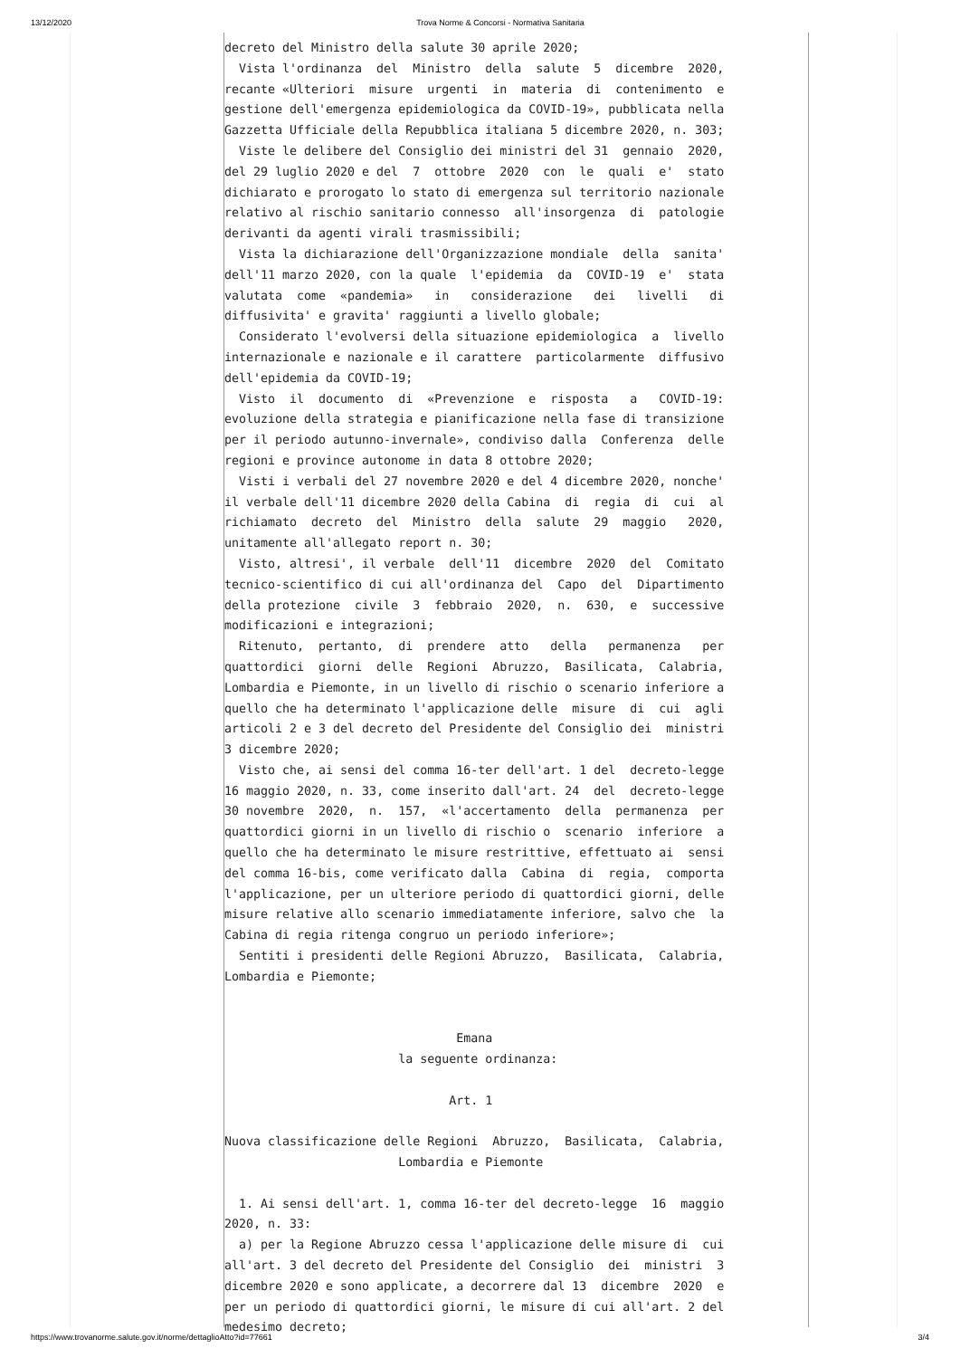13/12/2020 Trova Norme & Concorsi - Normativa Sanitaria
decreto del Ministro della salute 30 aprile 2020; 
  Vista l'ordinanza  del  Ministro  della  salute  5  dicembre  2020,
recante «Ulteriori  misure  urgenti  in  materia  di  contenimento  e
gestione dell'emergenza epidemiologica da COVID-19», pubblicata nella
Gazzetta Ufficiale della Repubblica italiana 5 dicembre 2020, n. 303;
  Viste le delibere del Consiglio dei ministri del 31  gennaio  2020,
del 29 luglio 2020 e del  7  ottobre  2020  con  le  quali  e'  stato
dichiarato e prorogato lo stato di emergenza sul territorio nazionale
relativo al rischio sanitario connesso  all'insorgenza  di  patologie
derivanti da agenti virali trasmissibili; 
  Vista la dichiarazione dell'Organizzazione mondiale  della  sanita'
dell'11 marzo 2020, con la quale  l'epidemia  da  COVID-19  e'  stata
valutata  come  «pandemia»   in   considerazione   dei   livelli   di
diffusivita' e gravita' raggiunti a livello globale; 
  Considerato l'evolversi della situazione epidemiologica  a  livello
internazionale e nazionale e il carattere  particolarmente  diffusivo
dell'epidemia da COVID-19; 
  Visto  il  documento  di  «Prevenzione  e  risposta   a   COVID-19:
evoluzione della strategia e pianificazione nella fase di transizione
per il periodo autunno-invernale», condiviso dalla  Conferenza  delle
regioni e province autonome in data 8 ottobre 2020; 
  Visti i verbali del 27 novembre 2020 e del 4 dicembre 2020, nonche'
il verbale dell'11 dicembre 2020 della Cabina  di  regia  di  cui  al
richiamato  decreto  del  Ministro  della  salute  29  maggio   2020,
unitamente all'allegato report n. 30; 
  Visto, altresi', il verbale  dell'11  dicembre  2020  del  Comitato
tecnico-scientifico di cui all'ordinanza del  Capo  del  Dipartimento
della protezione  civile  3  febbraio  2020,  n.  630,  e  successive
modificazioni e integrazioni; 
  Ritenuto,  pertanto,  di  prendere  atto   della   permanenza   per
quattordici  giorni  delle  Regioni  Abruzzo,  Basilicata,  Calabria,
Lombardia e Piemonte, in un livello di rischio o scenario inferiore a
quello che ha determinato l'applicazione delle  misure  di  cui  agli
articoli 2 e 3 del decreto del Presidente del Consiglio dei  ministri
3 dicembre 2020; 
  Visto che, ai sensi del comma 16-ter dell'art. 1 del  decreto-legge
16 maggio 2020, n. 33, come inserito dall'art. 24  del  decreto-legge
30 novembre  2020,  n.  157,  «l'accertamento  della  permanenza  per
quattordici giorni in un livello di rischio o  scenario  inferiore  a
quello che ha determinato le misure restrittive, effettuato ai  sensi
del comma 16-bis, come verificato dalla  Cabina  di  regia,  comporta
l'applicazione, per un ulteriore periodo di quattordici giorni, delle
misure relative allo scenario immediatamente inferiore, salvo che  la
Cabina di regia ritenga congruo un periodo inferiore»; 
  Sentiti i presidenti delle Regioni Abruzzo,  Basilicata,  Calabria,
Lombardia e Piemonte; 


                                Emana
                        la seguente ordinanza: 

                               Art. 1

Nuova classificazione delle Regioni  Abruzzo,  Basilicata,  Calabria,
                        Lombardia e Piemonte 

  1. Ai sensi dell'art. 1, comma 16-ter del decreto-legge  16  maggio
2020, n. 33: 
  a) per la Regione Abruzzo cessa l'applicazione delle misure di  cui
all'art. 3 del decreto del Presidente del Consiglio  dei  ministri  3
dicembre 2020 e sono applicate, a decorrere dal 13  dicembre  2020  e
per un periodo di quattordici giorni, le misure di cui all'art. 2 del
medesimo decreto; 
https://www.trovanorme.salute.gov.it/norme/dettaglioAtto?id=77661 3/4